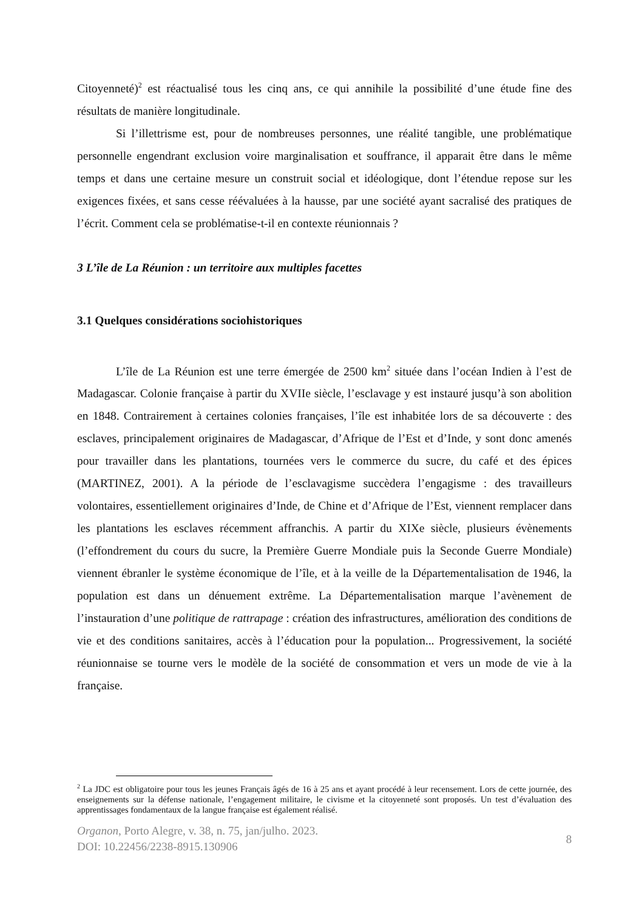Citoyenneté)<sup>2</sup> est réactualisé tous les cinq ans, ce qui annihile la possibilité d’une étude fine des résultats de manière longitudinale.
Si l’illettrisme est, pour de nombreuses personnes, une réalité tangible, une problématique personnelle engendrant exclusion voire marginalisation et souffrance, il apparait être dans le même temps et dans une certaine mesure un construit social et idéologique, dont l’étendue repose sur les exigences fixées, et sans cesse réévaluées à la hausse, par une société ayant sacralisé des pratiques de l’écrit. Comment cela se problématise-t-il en contexte réunionnais ?
3 L’île de La Réunion : un territoire aux multiples facettes
3.1 Quelques considérations sociohistoriques
L’île de La Réunion est une terre émergée de 2500 km<sup>2</sup> située dans l’océan Indien à l’est de Madagascar. Colonie française à partir du XVIIe siècle, l’esclavage y est instauré jusqu’à son abolition en 1848. Contrairement à certaines colonies françaises, l’île est inhabitée lors de sa découverte : des esclaves, principalement originaires de Madagascar, d’Afrique de l’Est et d’Inde, y sont donc amenés pour travailler dans les plantations, tournées vers le commerce du sucre, du café et des épices (MARTINEZ, 2001). A la période de l’esclavagisme succèdera l’engagisme : des travailleurs volontaires, essentiellement originaires d’Inde, de Chine et d’Afrique de l’Est, viennent remplacer dans les plantations les esclaves récemment affranchis. A partir du XIXe siècle, plusieurs évènements (l’effondrement du cours du sucre, la Première Guerre Mondiale puis la Seconde Guerre Mondiale) viennent ébranler le système économique de l’île, et à la veille de la Départementalisation de 1946, la population est dans un dénuement extrême. La Départementalisation marque l’avènement de l’instauration d’une politique de rattrapage : création des infrastructures, amélioration des conditions de vie et des conditions sanitaires, accès à l’éducation pour la population... Progressivement, la société réunionnaise se tourne vers le modèle de la société de consommation et vers un mode de vie à la française.
<sup>2</sup> La JDC est obligatoire pour tous les jeunes Français âgés de 16 à 25 ans et ayant procédé à leur recensement. Lors de cette journée, des enseignements sur la défense nationale, l’engagement militaire, le civisme et la citoyenneté sont proposés. Un test d’évaluation des apprentissages fondamentaux de la langue française est également réalisé.
Organon, Porto Alegre, v. 38, n. 75, jan/julho. 2023.
DOI: 10.22456/2238-8915.130906
8